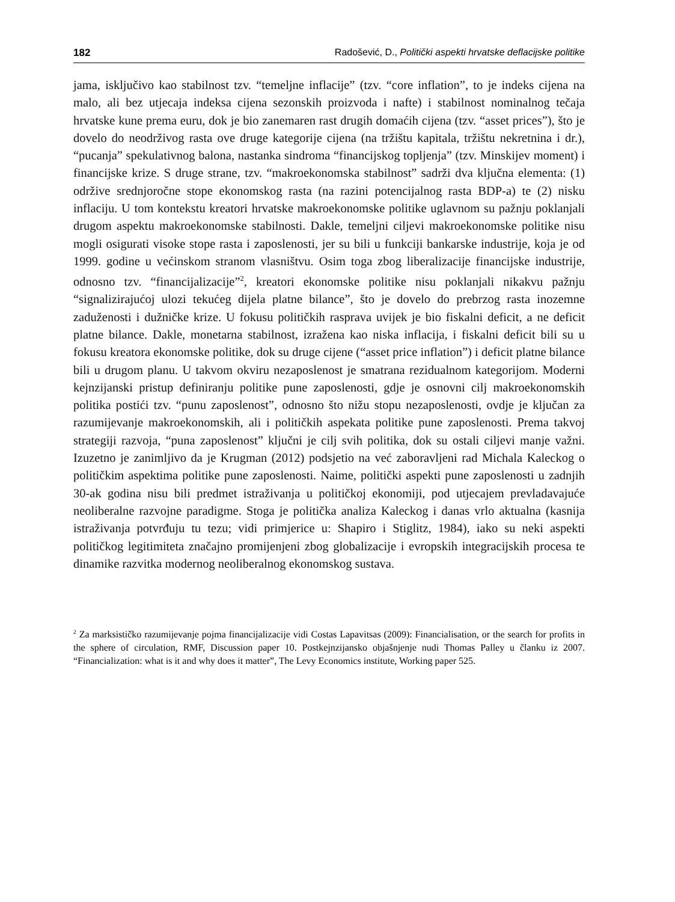182 Radošević, D., Politički aspekti hrvatske deflacijske politike
jama, isključivo kao stabilnost tzv. “temeljne inflacije” (tzv. “core inflation”, to je indeks cijena na malo, ali bez utjecaja indeksa cijena sezonskih proizvoda i nafte) i stabilnost nominalnog tečaja hrvatske kune prema euru, dok je bio zanemaren rast drugih domaćih cijena (tzv. “asset prices”), što je dovelo do neodrživog rasta ove druge kategorije cijena (na tržištu kapitala, tržištu nekretnina i dr.), “pucanja” spekulativnog balona, nastanka sindroma “financijskog topljenja” (tzv. Minskijev moment) i financijske krize. S druge strane, tzv. “makroekonomska stabilnost” sadrži dva ključna elementa: (1) održive srednjoročne stope ekonomskog rasta (na razini potencijalnog rasta BDP-a) te (2) nisku inflaciju. U tom kontekstu kreatori hrvatske makroekonomske politike uglavnom su pažnju poklanjali drugom aspektu makroekonomske stabilnosti. Dakle, temeljni ciljevi makroekonomske politike nisu mogli osigurati visoke stope rasta i zaposlenosti, jer su bili u funkciji bankarske industrije, koja je od 1999. godine u većinskom stranom vlasništvu. Osim toga zbog liberalizacije financijske industrije, odnosno tzv. “financijalizacije”<sup>2</sup>, kreatori ekonomske politike nisu poklanjali nikakvu pažnju “signalizirajućoj ulozi tekućeg dijela platne bilance”, što je dovelo do prebrzog rasta inozemne zaduženosti i dužničke krize. U fokusu političkih rasprava uvijek je bio fiskalni deficit, a ne deficit platne bilance. Dakle, monetarna stabilnost, izražena kao niska inflacija, i fiskalni deficit bili su u fokusu kreatora ekonomske politike, dok su druge cijene (“asset price inflation”) i deficit platne bilance bili u drugom planu. U takvom okviru nezaposlenost je smatrana rezidualnom kategorijom. Moderni kejnzijanski pristup definiranju politike pune zaposlenosti, gdje je osnovni cilj makroekonomskih politika postići tzv. “punu zaposlenost”, odnosno što nižu stopu nezaposlenosti, ovdje je ključan za razumijevanje makroekonomskih, ali i političkih aspekata politike pune zaposlenosti. Prema takvoj strategiji razvoja, “puna zaposlenost” ključni je cilj svih politika, dok su ostali ciljevi manje važni. Izuzetno je zanimljivo da je Krugman (2012) podsjetio na već zaboravljeni rad Michala Kaleckog o političkim aspektima politike pune zaposlenosti. Naime, politički aspekti pune zaposlenosti u zadnjih 30-ak godina nisu bili predmet istraživanja u političkoj ekonomiji, pod utjecajem prevladavajuće neoliberalne razvojne paradigme. Stoga je politička analiza Kaleckog i danas vrlo aktualna (kasnija istraživanja potvrđuju tu tezu; vidi primjerice u: Shapiro i Stiglitz, 1984), iako su neki aspekti političkog legitimiteta značajno promijenjeni zbog globalizacije i evropskih integracijskih procesa te dinamike razvitka modernog neoliberalnog ekonomskog sustava.
<sup>2</sup> Za marksističko razumijevanje pojma financijalizacije vidi Costas Lapavitsas (2009): Financialisation, or the search for profits in the sphere of circulation, RMF, Discussion paper 10. Postkejnzijansko objašnjenje nudi Thomas Palley u članku iz 2007. “Financialization: what is it and why does it matter”, The Levy Economics institute, Working paper 525.